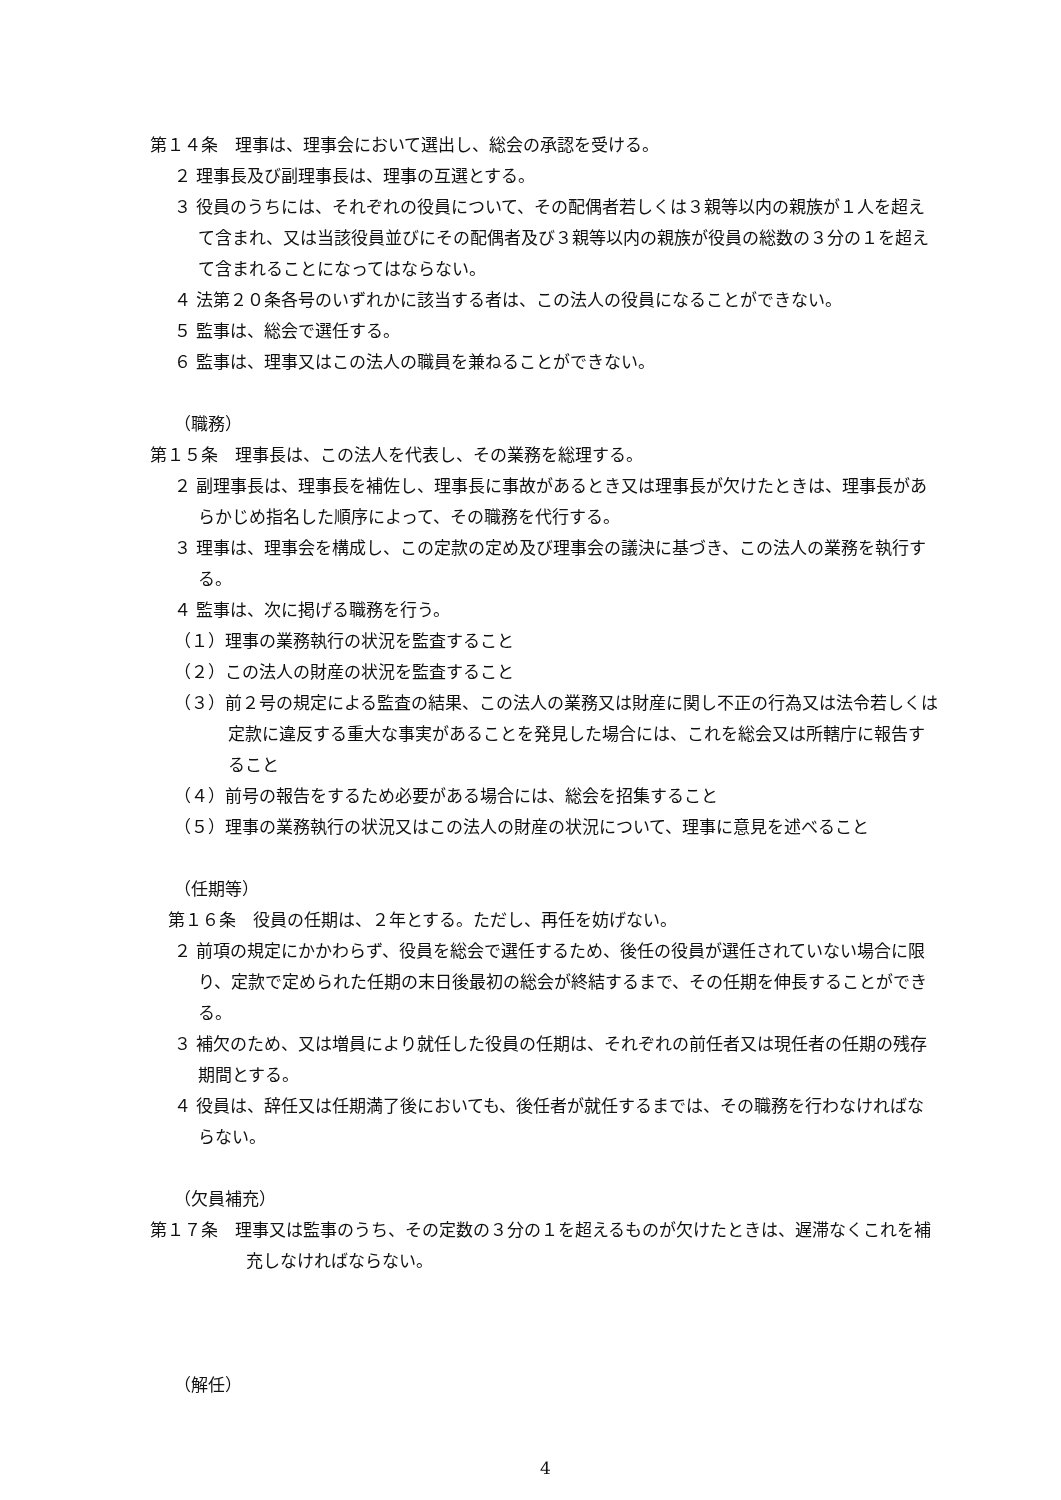第１４条　理事は、理事会において選出し、総会の承認を受ける。
２ 理事長及び副理事長は、理事の互選とする。
３ 役員のうちには、それぞれの役員について、その配偶者若しくは３親等以内の親族が１人を超えて含まれ、又は当該役員並びにその配偶者及び３親等以内の親族が役員の総数の３分の１を超えて含まれることになってはならない。
４ 法第２０条各号のいずれかに該当する者は、この法人の役員になることができない。
５ 監事は、総会で選任する。
６ 監事は、理事又はこの法人の職員を兼ねることができない。
（職務）
第１５条　理事長は、この法人を代表し、その業務を総理する。
２ 副理事長は、理事長を補佐し、理事長に事故があるとき又は理事長が欠けたときは、理事長があらかじめ指名した順序によって、その職務を代行する。
３ 理事は、理事会を構成し、この定款の定め及び理事会の議決に基づき、この法人の業務を執行する。
４ 監事は、次に掲げる職務を行う。
（１）理事の業務執行の状況を監査すること
（２）この法人の財産の状況を監査すること
（３）前２号の規定による監査の結果、この法人の業務又は財産に関し不正の行為又は法令若しくは定款に違反する重大な事実があることを発見した場合には、これを総会又は所轄庁に報告すること
（４）前号の報告をするため必要がある場合には、総会を招集すること
（５）理事の業務執行の状況又はこの法人の財産の状況について、理事に意見を述べること
（任期等）
第１６条　役員の任期は、２年とする。ただし、再任を妨げない。
２ 前項の規定にかかわらず、役員を総会で選任するため、後任の役員が選任されていない場合に限り、定款で定められた任期の末日後最初の総会が終結するまで、その任期を伸長することができる。
３ 補欠のため、又は増員により就任した役員の任期は、それぞれの前任者又は現任者の任期の残存期間とする。
４ 役員は、辞任又は任期満了後においても、後任者が就任するまでは、その職務を行わなければならない。
（欠員補充）
第１７条　理事又は監事のうち、その定数の３分の１を超えるものが欠けたときは、遅滞なくこれを補充しなければならない。
（解任）
4